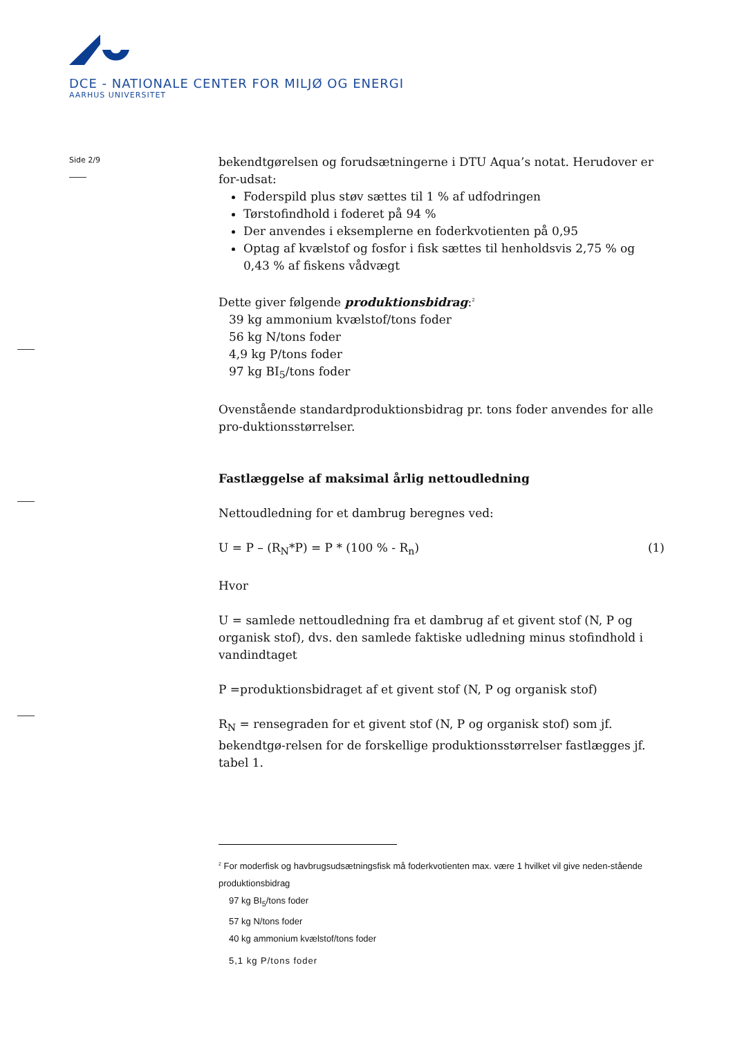DCE - NATIONALE CENTER FOR MILJØ OG ENERGI
AARHUS UNIVERSITET
Side 2/9
bekendtgørelsen og forudsætningerne i DTU Aqua’s notat. Herudover er for-udsat:
Foderspild plus støv sættes til 1 % af udfodringen
Tørstofindhold i foderet på 94 %
Der anvendes i eksemplerne en foderkvotienten på 0,95
Optag af kvælstof og fosfor i fisk sættes til henholdsvis 2,75 % og 0,43 % af fiskens vådvægt
Dette giver følgende produktionsbidrag:<sup>2</sup>
39 kg ammonium kvælstof/tons foder
56 kg N/tons foder
4,9 kg P/tons foder
97 kg BI<sub>5</sub>/tons foder
Ovenstående standardproduktionsbidrag pr. tons foder anvendes for alle pro-duktionsstørrelser.
Fastlæggelse af maksimal årlig nettoudledning
Nettoudledning for et dambrug beregnes ved:
U = P – (R<sub>N</sub>*P) = P * (100 % - R<sub>n</sub>) (1)
Hvor
U = samlede nettoudledning fra et dambrug af et givent stof (N, P og organisk stof), dvs. den samlede faktiske udledning minus stofindhold i vandindtaget
P =produktionsbidraget af et givent stof (N, P og organisk stof)
R<sub>N</sub> = rensegraden for et givent stof (N, P og organisk stof) som jf. bekendtgø-relsen for de forskellige produktionsstørrelser fastlægges jf. tabel 1.
<sup>2</sup> For moderfisk og havbrugsudsætningsfisk må foderkvotienten max. være 1 hvilket vil give neden-stående produktionsbidrag
97 kg BI<sub>5</sub>/tons foder
57 kg N/tons foder
40 kg ammonium kvælstof/tons foder
5,1 kg P/tons foder